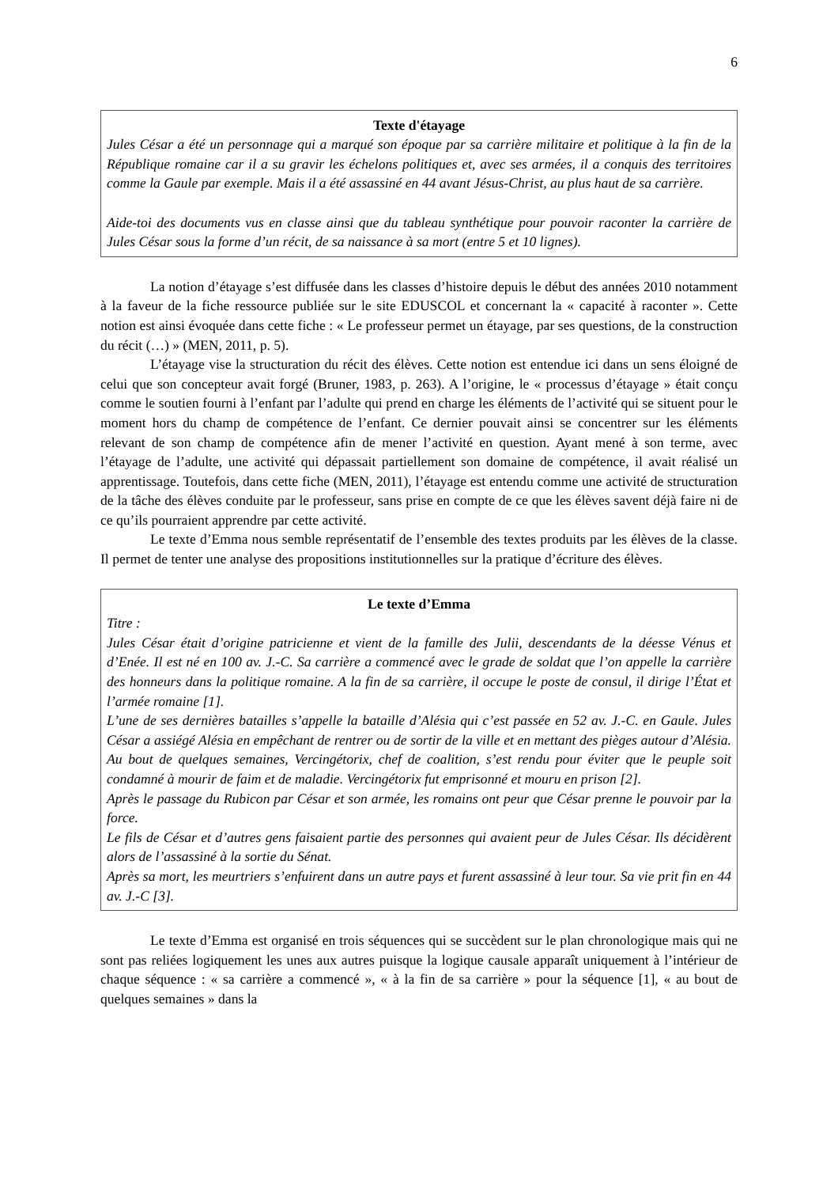6
Texte d'étayage
Jules César a été un personnage qui a marqué son époque par sa carrière militaire et politique à la fin de la République romaine car il a su gravir les échelons politiques et, avec ses armées, il a conquis des territoires comme la Gaule par exemple. Mais il a été assassiné en 44 avant Jésus-Christ, au plus haut de sa carrière.
Aide-toi des documents vus en classe ainsi que du tableau synthétique pour pouvoir raconter la carrière de Jules César sous la forme d’un récit, de sa naissance à sa mort (entre 5 et 10 lignes).
La notion d’étayage s’est diffusée dans les classes d’histoire depuis le début des années 2010 notamment à la faveur de la fiche ressource publiée sur le site EDUSCOL et concernant la « capacité à raconter ». Cette notion est ainsi évoquée dans cette fiche : « Le professeur permet un étayage, par ses questions, de la construction du récit (…) » (MEN, 2011, p. 5).
L’étayage vise la structuration du récit des élèves. Cette notion est entendue ici dans un sens éloigné de celui que son concepteur avait forgé (Bruner, 1983, p. 263). A l’origine, le « processus d’étayage » était conçu comme le soutien fourni à l’enfant par l’adulte qui prend en charge les éléments de l’activité qui se situent pour le moment hors du champ de compétence de l’enfant. Ce dernier pouvait ainsi se concentrer sur les éléments relevant de son champ de compétence afin de mener l’activité en question. Ayant mené à son terme, avec l’étayage de l’adulte, une activité qui dépassait partiellement son domaine de compétence, il avait réalisé un apprentissage. Toutefois, dans cette fiche (MEN, 2011), l’étayage est entendu comme une activité de structuration de la tâche des élèves conduite par le professeur, sans prise en compte de ce que les élèves savent déjà faire ni de ce qu’ils pourraient apprendre par cette activité.
Le texte d’Emma nous semble représentatif de l’ensemble des textes produits par les élèves de la classe. Il permet de tenter une analyse des propositions institutionnelles sur la pratique d’écriture des élèves.
Le texte d’Emma
Titre :
Jules César était d’origine patricienne et vient de la famille des Julii, descendants de la déesse Vénus et d’Enée. Il est né en 100 av. J.-C. Sa carrière a commencé avec le grade de soldat que l’on appelle la carrière des honneurs dans la politique romaine. A la fin de sa carrière, il occupe le poste de consul, il dirige l’État et l’armée romaine [1].
L’une de ses dernières batailles s’appelle la bataille d’Alésia qui c’est passée en 52 av. J.-C. en Gaule. Jules César a assiégé Alésia en empêchant de rentrer ou de sortir de la ville et en mettant des pièges autour d’Alésia. Au bout de quelques semaines, Vercingétorix, chef de coalition, s’est rendu pour éviter que le peuple soit condamné à mourir de faim et de maladie. Vercingétorix fut emprisonné et mouru en prison [2].
Après le passage du Rubicon par César et son armée, les romains ont peur que César prenne le pouvoir par la force.
Le fils de César et d’autres gens faisaient partie des personnes qui avaient peur de Jules César. Ils décidèrent alors de l’assassiné à la sortie du Sénat.
Après sa mort, les meurtriers s’enfuirent dans un autre pays et furent assassiné à leur tour. Sa vie prit fin en 44 av. J.-C [3].
Le texte d’Emma est organisé en trois séquences qui se succèdent sur le plan chronologique mais qui ne sont pas reliées logiquement les unes aux autres puisque la logique causale apparaît uniquement à l’intérieur de chaque séquence : « sa carrière a commencé », « à la fin de sa carrière » pour la séquence [1], « au bout de quelques semaines » dans la